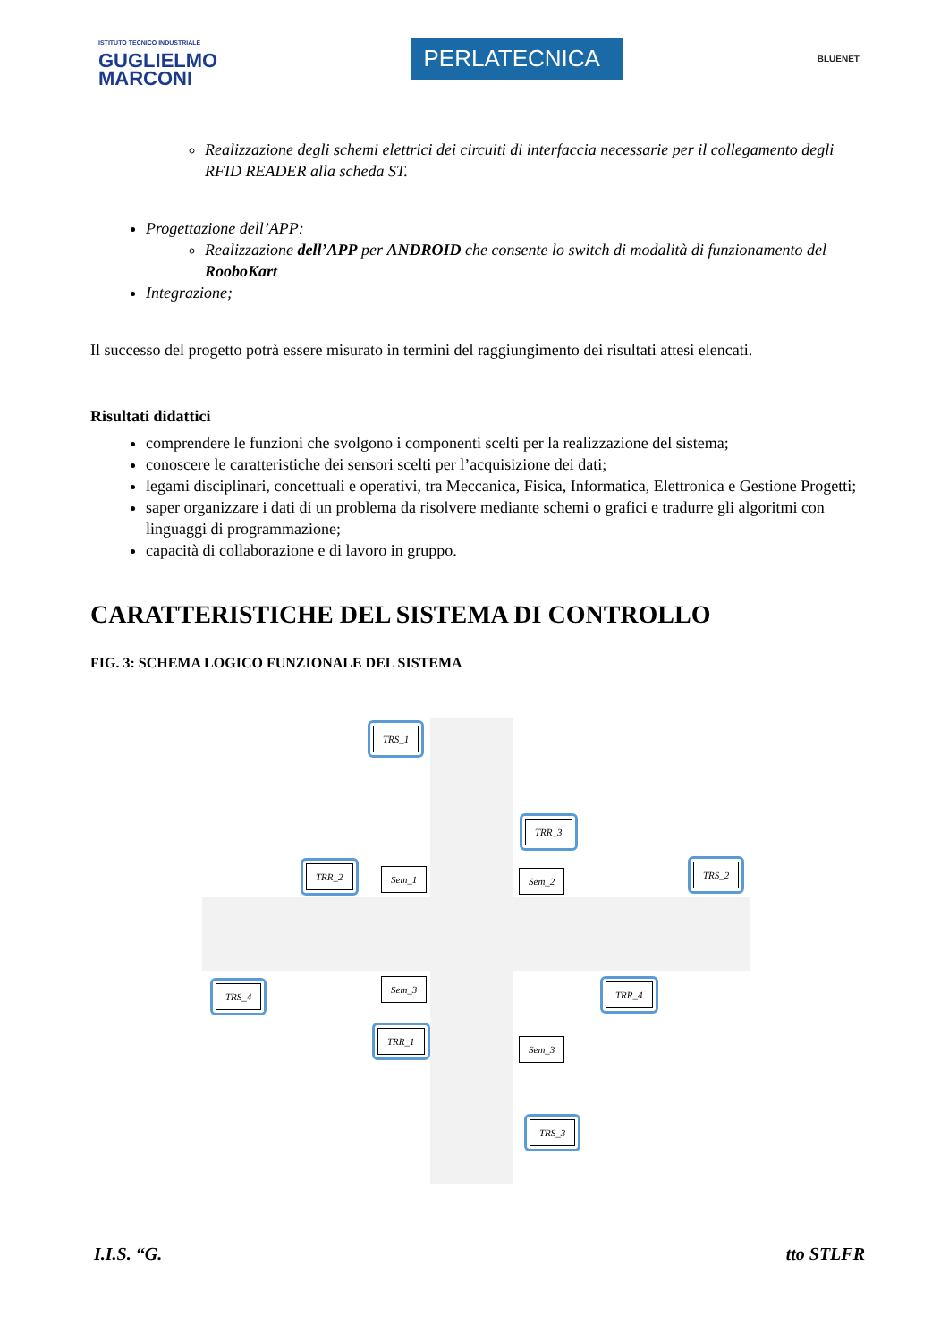ISTITUTO TECNICO INDUSTRIALE
GUGLIELMO
MARCONI
PERLATECNICA
BLUENET
Realizzazione degli schemi elettrici dei circuiti di interfaccia necessarie per il collegamento degli RFID READER alla scheda ST.
Progettazione dell’APP:
Realizzazione dell’APP per ANDROID che consente lo switch di modalità di funzionamento del RooboKart
Integrazione;
Il successo del progetto potrà essere misurato in termini del raggiungimento dei risultati attesi elencati.
Risultati didattici
comprendere le funzioni che svolgono i componenti scelti per la realizzazione del sistema;
conoscere le caratteristiche dei sensori scelti per l’acquisizione dei dati;
legami disciplinari, concettuali e operativi, tra Meccanica, Fisica, Informatica, Elettronica e Gestione Progetti;
saper organizzare i dati di un problema da risolvere mediante schemi o grafici e tradurre gli algoritmi con linguaggi di programmazione;
capacità di collaborazione e di lavoro in gruppo.
CARATTERISTICHE DEL SISTEMA DI CONTROLLO
FIG. 3: SCHEMA LOGICO FUNZIONALE DEL SISTEMA
TRS_1
TRR_3
TRR_2 TRS_2
TRS_4 TRR_4
TRR_1
TRS_3
Sem_1 Sem_2
Sem_3
Sem_3
I.I.S. “G. tto STLFR